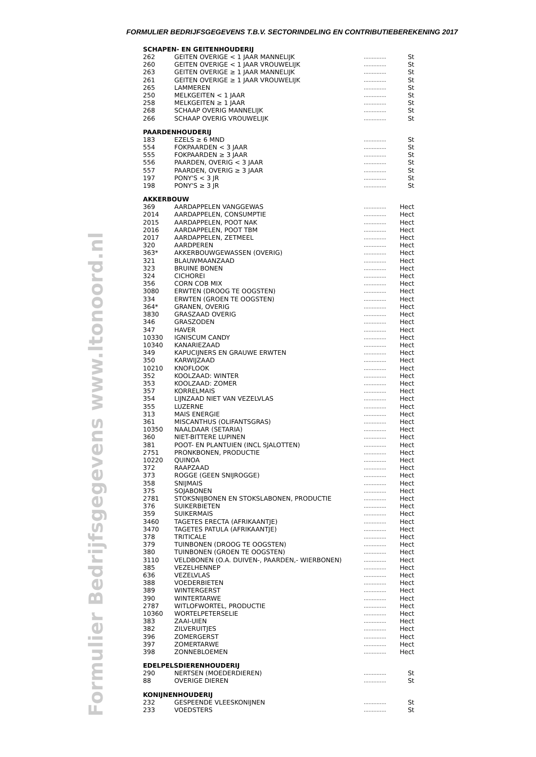FORMULIER BEDRIJFSGEGEVENS T.B.V. SECTORINDELING EN CONTRIBUTIEBEREKENING 2017
www.ltonoord.nl
Formulier Bedrijfsgegevens
SCHAPEN- EN GEITENHOUDERIJ
| 262 | GEITEN OVERIGE < 1 JAAR MANNELIJK | .............. | St |
| 260 | GEITEN OVERIGE < 1 JAAR VROUWELIJK | .............. | St |
| 263 | GEITEN OVERIGE ≥ 1 JAAR MANNELIJK | .............. | St |
| 261 | GEITEN OVERIGE ≥ 1 JAAR VROUWELIJK | .............. | St |
| 265 | LAMMEREN | .............. | St |
| 250 | MELKGEITEN < 1 JAAR | .............. | St |
| 258 | MELKGEITEN ≥ 1 JAAR | .............. | St |
| 268 | SCHAAP OVERIG MANNELIJK | .............. | St |
| 266 | SCHAAP OVERIG VROUWELIJK | .............. | St |
PAARDENHOUDERIJ
| 183 | EZELS ≥ 6 MND | .............. | St |
| 554 | FOKPAARDEN < 3 JAAR | .............. | St |
| 555 | FOKPAARDEN ≥ 3 JAAR | .............. | St |
| 556 | PAARDEN, OVERIG < 3 JAAR | .............. | St |
| 557 | PAARDEN, OVERIG ≥ 3 JAAR | .............. | St |
| 197 | PONY'S < 3 JR | .............. | St |
| 198 | PONY'S ≥ 3 JR | .............. | St |
AKKERBOUW
| 369 | AARDAPPELEN VANGGEWAS | .............. | Hect |
| 2014 | AARDAPPELEN, CONSUMPTIE | .............. | Hect |
| 2015 | AARDAPPELEN, POOT NAK | .............. | Hect |
| 2016 | AARDAPPELEN, POOT TBM | .............. | Hect |
| 2017 | AARDAPPELEN, ZETMEEL | .............. | Hect |
| 320 | AARDPEREN | .............. | Hect |
| 363* | AKKERBOUWGEWASSEN (OVERIG) | .............. | Hect |
| 321 | BLAUWMAANZAAD | .............. | Hect |
| 323 | BRUINE BONEN | .............. | Hect |
| 324 | CICHOREI | .............. | Hect |
| 356 | CORN COB MIX | .............. | Hect |
| 3080 | ERWTEN (DROOG TE OOGSTEN) | .............. | Hect |
| 334 | ERWTEN (GROEN TE OOGSTEN) | .............. | Hect |
| 364* | GRANEN, OVERIG | .............. | Hect |
| 3830 | GRASZAAD OVERIG | .............. | Hect |
| 346 | GRASZODEN | .............. | Hect |
| 347 | HAVER | .............. | Hect |
| 10330 | IGNISCUM CANDY | .............. | Hect |
| 10340 | KANARIEZAAD | .............. | Hect |
| 349 | KAPUCIJNERS EN GRAUWE ERWTEN | .............. | Hect |
| 350 | KARWIJZAAD | .............. | Hect |
| 10210 | KNOFLOOK | .............. | Hect |
| 352 | KOOLZAAD: WINTER | .............. | Hect |
| 353 | KOOLZAAD: ZOMER | .............. | Hect |
| 357 | KORRELMAIS | .............. | Hect |
| 354 | LIJNZAAD NIET VAN VEZELVLAS | .............. | Hect |
| 355 | LUZERNE | .............. | Hect |
| 313 | MAIS ENERGIE | .............. | Hect |
| 361 | MISCANTHUS (OLIFANTSGRAS) | .............. | Hect |
| 10350 | NAALDAAR (SETARIA) | .............. | Hect |
| 360 | NIET-BITTERE LUPINEN | .............. | Hect |
| 381 | POOT- EN PLANTUIEN (INCL SJALOTTEN) | .............. | Hect |
| 2751 | PRONKBONEN, PRODUCTIE | .............. | Hect |
| 10220 | QUINOA | .............. | Hect |
| 372 | RAAPZAAD | .............. | Hect |
| 373 | ROGGE (GEEN SNIJROGGE) | .............. | Hect |
| 358 | SNIJMAIS | .............. | Hect |
| 375 | SOJABONEN | .............. | Hect |
| 2781 | STOKSNIJBONEN EN STOKSLABONEN, PRODUCTIE | .............. | Hect |
| 376 | SUIKERBIETEN | .............. | Hect |
| 359 | SUIKERMAIS | .............. | Hect |
| 3460 | TAGETES ERECTA (AFRIKAANTJE) | .............. | Hect |
| 3470 | TAGETES PATULA (AFRIKAANTJE) | .............. | Hect |
| 378 | TRITICALE | .............. | Hect |
| 379 | TUINBONEN (DROOG TE OOGSTEN) | .............. | Hect |
| 380 | TUINBONEN (GROEN TE OOGSTEN) | .............. | Hect |
| 3110 | VELDBONEN (O.A. DUIVEN-, PAARDEN,- WIERBONEN) | .............. | Hect |
| 385 | VEZELHENNEP | .............. | Hect |
| 636 | VEZELVLAS | .............. | Hect |
| 388 | VOEDERBIETEN | .............. | Hect |
| 389 | WINTERGERST | .............. | Hect |
| 390 | WINTERTARWE | .............. | Hect |
| 2787 | WITLOFWORTEL, PRODUCTIE | .............. | Hect |
| 10360 | WORTELPETERSELIE | .............. | Hect |
| 383 | ZAAI-UIEN | .............. | Hect |
| 382 | ZILVERUITJES | .............. | Hect |
| 396 | ZOMERGERST | .............. | Hect |
| 397 | ZOMERTARWE | .............. | Hect |
| 398 | ZONNEBLOEMEN | .............. | Hect |
EDELPELSDIERENHOUDERIJ
| 290 | NERTSEN (MOEDERDIEREN) | .............. | St |
| 88 | OVERIGE DIEREN | .............. | St |
KONIJNENHOUDERIJ
| 232 | GESPEENDE VLEESKONIJNEN | .............. | St |
| 233 | VOEDSTERS | .............. | St |